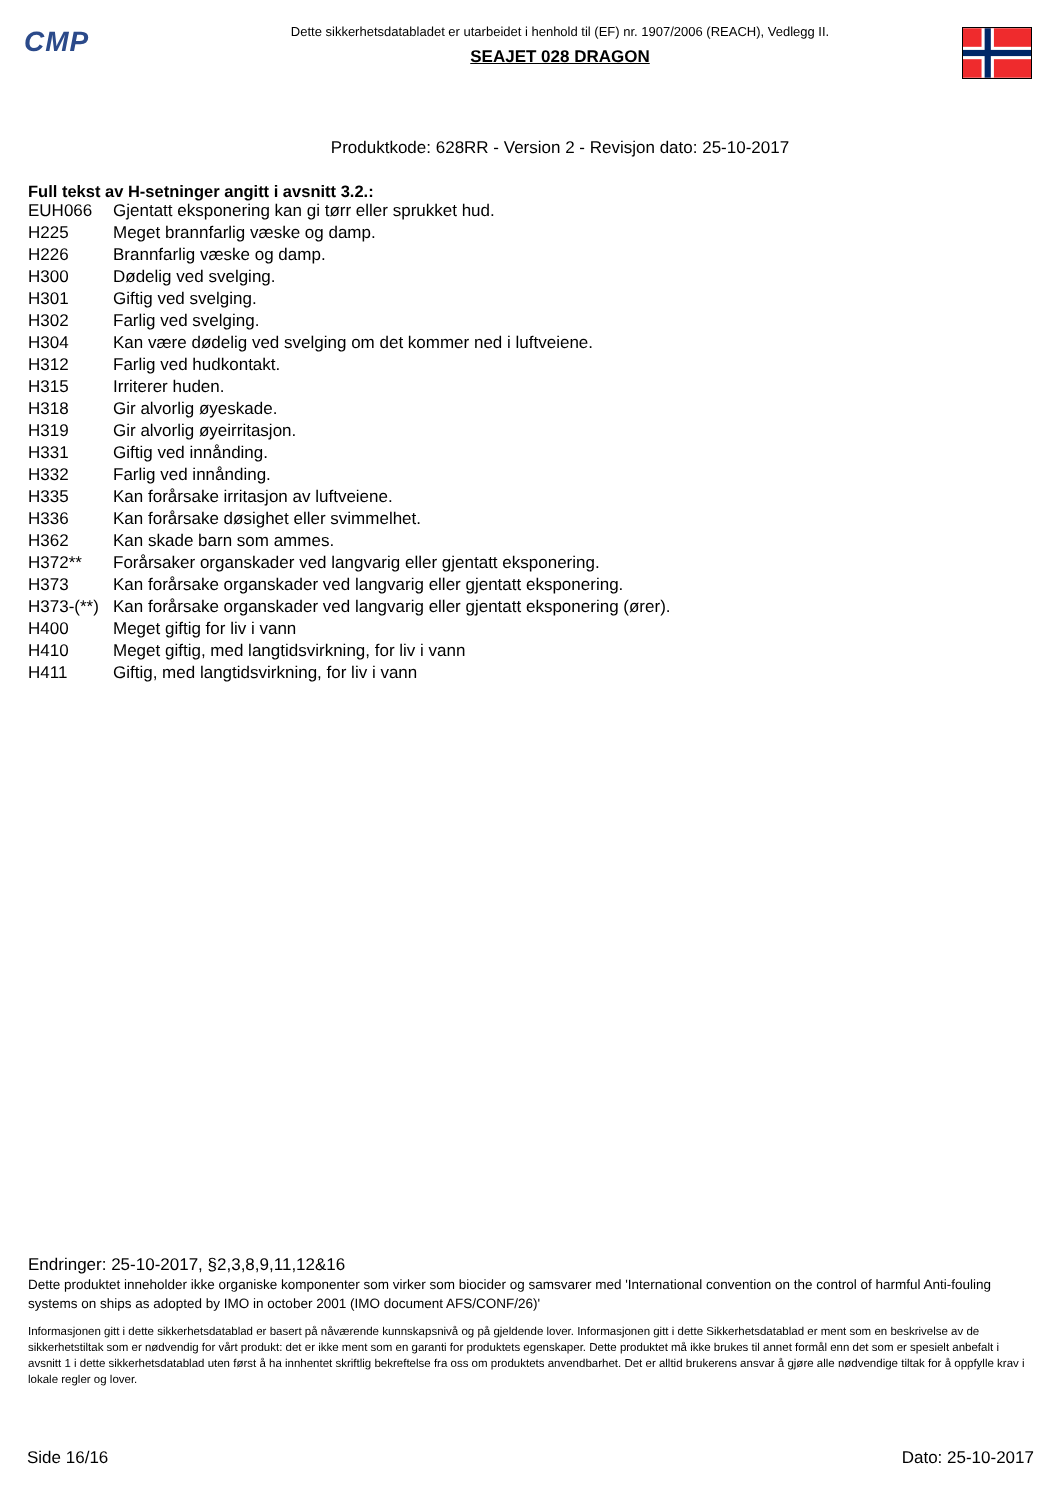CMP
Dette sikkerhetsdatabladet er utarbeidet i henhold til (EF) nr. 1907/2006 (REACH), Vedlegg II.
SEAJET 028 DRAGON
Produktkode: 628RR - Version 2 - Revisjon dato: 25-10-2017
Full tekst av H-setninger angitt i avsnitt 3.2.:
| EUH066 | Gjentatt eksponering kan gi tørr eller sprukket hud. |
| H225 | Meget brannfarlig væske og damp. |
| H226 | Brannfarlig væske og damp. |
| H300 | Dødelig ved svelging. |
| H301 | Giftig ved svelging. |
| H302 | Farlig ved svelging. |
| H304 | Kan være dødelig ved svelging om det kommer ned i luftveiene. |
| H312 | Farlig ved hudkontakt. |
| H315 | Irriterer huden. |
| H318 | Gir alvorlig øyeskade. |
| H319 | Gir alvorlig øyeirritasjon. |
| H331 | Giftig ved innånding. |
| H332 | Farlig ved innånding. |
| H335 | Kan forårsake irritasjon av luftveiene. |
| H336 | Kan forårsake døsighet eller svimmelhet. |
| H362 | Kan skade barn som ammes. |
| H372** | Forårsaker organskader ved langvarig eller gjentatt eksponering. |
| H373 | Kan forårsake organskader ved langvarig eller gjentatt eksponering. |
| H373-(**) | Kan forårsake organskader ved langvarig eller gjentatt eksponering (ører). |
| H400 | Meget giftig for liv i vann |
| H410 | Meget giftig, med langtidsvirkning, for liv i vann |
| H411 | Giftig, med langtidsvirkning, for liv i vann |
Endringer: 25-10-2017, §2,3,8,9,11,12&16
Dette produktet inneholder ikke organiske komponenter som virker som biocider og samsvarer med 'International convention on the control of harmful Anti-fouling systems on ships as adopted by IMO in october 2001 (IMO document AFS/CONF/26)'
Informasjonen gitt i dette sikkerhetsdatablad er basert på nåværende kunnskapsnivå og på gjeldende lover. Informasjonen gitt i dette Sikkerhetsdatablad er ment som en beskrivelse av de sikkerhetstiltak som er nødvendig for vårt produkt: det er ikke ment som en garanti for produktets egenskaper. Dette produktet må ikke brukes til annet formål enn det som er spesielt anbefalt i avsnitt 1 i dette sikkerhetsdatablad uten først å ha innhentet skriftlig bekreftelse fra oss om produktets anvendbarhet. Det er alltid brukerens ansvar å gjøre alle nødvendige tiltak for å oppfylle krav i lokale regler og lover.
Side 16/16 Dato: 25-10-2017